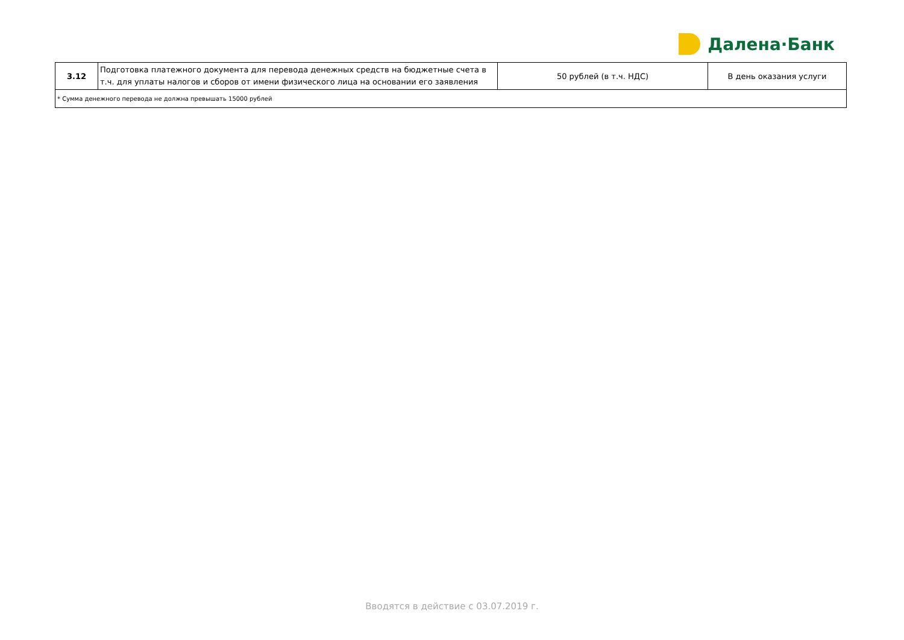Далена·Банк
| 3.12 | Подготовка платежного документа для перевода денежных средств на бюджетные счета в т.ч. для уплаты налогов и сборов от имени физического лица на основании его заявления | 50 рублей (в т.ч. НДС) | В день оказания услуги |
| * Сумма денежного перевода не должна превышать 15000 рублей | | | |
Вводятся в действие с 03.07.2019 г.